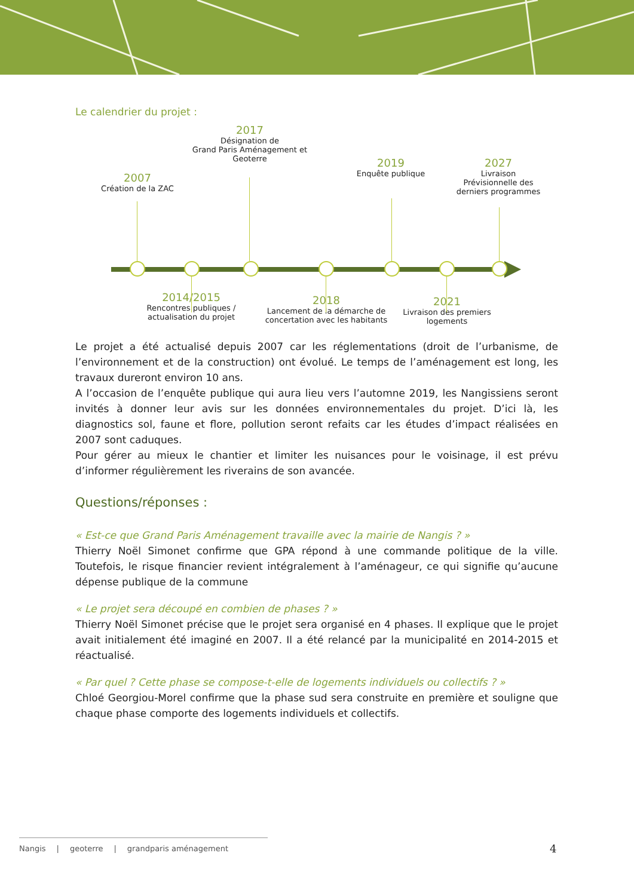Le calendrier du projet :
2007
Création de la ZAC
2017
Désignation de
Grand Paris Aménagement et Geoterre
2019
Enquête publique
2027
Livraison
Prévisionnelle des
derniers programmes
2014/2015
Rencontres publiques /
actualisation du projet
2018
Lancement de la démarche de
concertation avec les habitants
2021
Livraison des premiers
logements
Le projet a été actualisé depuis 2007 car les réglementations (droit de l’urbanisme, de l’environnement et de la construction) ont évolué. Le temps de l’aménagement est long, les travaux dureront environ 10 ans.
A l’occasion de l’enquête publique qui aura lieu vers l’automne 2019, les Nangissiens seront invités à donner leur avis sur les données environnementales du projet. D’ici là, les diagnostics sol, faune et flore, pollution seront refaits car les études d’impact réalisées en 2007 sont caduques.
Pour gérer au mieux le chantier et limiter les nuisances pour le voisinage, il est prévu d’informer régulièrement les riverains de son avancée.
Questions/réponses :
« Est-ce que Grand Paris Aménagement travaille avec la mairie de Nangis ? »
Thierry Noël Simonet confirme que GPA répond à une commande politique de la ville. Toutefois, le risque financier revient intégralement à l’aménageur, ce qui signifie qu’aucune dépense publique de la commune
« Le projet sera découpé en combien de phases ? »
Thierry Noël Simonet précise que le projet sera organisé en 4 phases. Il explique que le projet avait initialement été imaginé en 2007. Il a été relancé par la municipalité en 2014-2015 et réactualisé.
« Par quel ? Cette phase se compose-t-elle de logements individuels ou collectifs ? »
Chloé Georgiou-Morel confirme que la phase sud sera construite en première et souligne que chaque phase comporte des logements individuels et collectifs.
Nangis | geoterre | grandparis aménagement
4